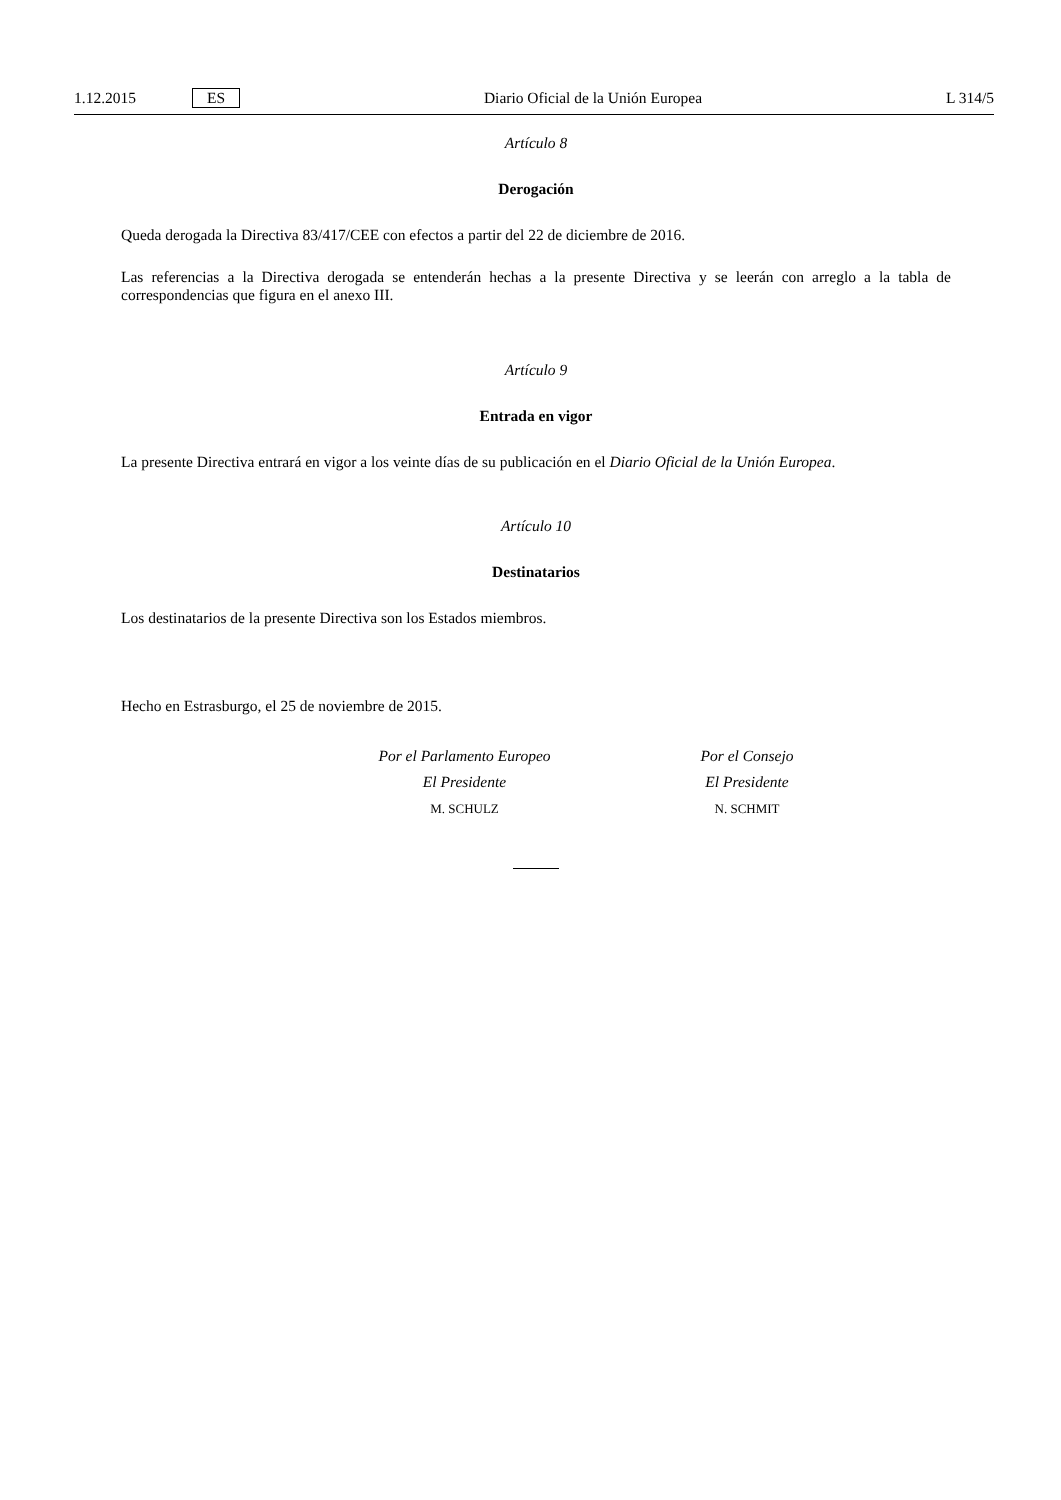1.12.2015 ES
Diario Oficial de la Unión Europea L 314/5
Artículo 8
Derogación
Queda derogada la Directiva 83/417/CEE con efectos a partir del 22 de diciembre de 2016.
Las referencias a la Directiva derogada se entenderán hechas a la presente Directiva y se leerán con arreglo a la tabla de correspondencias que figura en el anexo III.
Artículo 9
Entrada en vigor
La presente Directiva entrará en vigor a los veinte días de su publicación en el Diario Oficial de la Unión Europea.
Artículo 10
Destinatarios
Los destinatarios de la presente Directiva son los Estados miembros.
Hecho en Estrasburgo, el 25 de noviembre de 2015.
Por el Parlamento Europeo
El Presidente
M. SCHULZ
Por el Consejo
El Presidente
N. SCHMIT